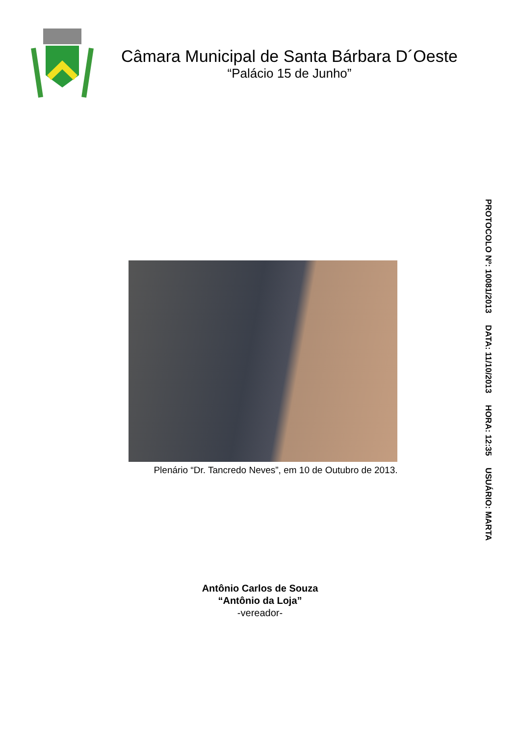Câmara Municipal de Santa Bárbara D´Oeste
“Palácio 15 de Junho”
Plenário “Dr. Tancredo Neves”, em 10 de Outubro de 2013.
PROTOCOLO Nº: 10081/2013 DATA: 11/10/2013 HORA: 12:35 USUÁRIO: MARTA
Antônio Carlos de Souza
“Antônio da Loja”
-vereador-